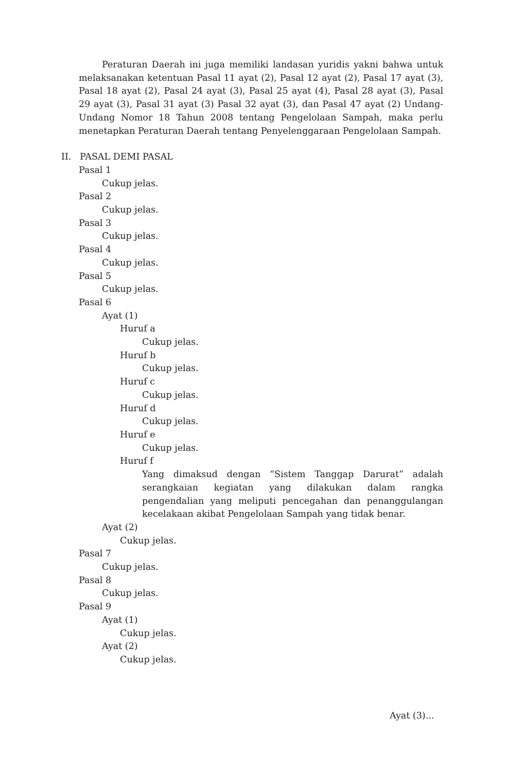Peraturan Daerah ini juga memiliki landasan yuridis yakni bahwa untuk melaksanakan ketentuan Pasal 11 ayat (2), Pasal 12 ayat (2), Pasal 17 ayat (3), Pasal 18 ayat (2), Pasal 24 ayat (3), Pasal 25 ayat (4), Pasal 28 ayat (3), Pasal 29 ayat (3), Pasal 31 ayat (3) Pasal 32 ayat (3), dan Pasal 47 ayat (2) Undang-Undang Nomor 18 Tahun 2008 tentang Pengelolaan Sampah, maka perlu menetapkan Peraturan Daerah tentang Penyelenggaraan Pengelolaan Sampah.
II. PASAL DEMI PASAL
Pasal 1
Cukup jelas.
Pasal 2
Cukup jelas.
Pasal 3
Cukup jelas.
Pasal 4
Cukup jelas.
Pasal 5
Cukup jelas.
Pasal 6
Ayat (1)
Huruf a
Cukup jelas.
Huruf b
Cukup jelas.
Huruf c
Cukup jelas.
Huruf d
Cukup jelas.
Huruf e
Cukup jelas.
Huruf f
Yang dimaksud dengan “Sistem Tanggap Darurat” adalah serangkaian kegiatan yang dilakukan dalam rangka pengendalian yang meliputi pencegahan dan penanggulangan kecelakaan akibat Pengelolaan Sampah yang tidak benar.
Ayat (2)
Cukup jelas.
Pasal 7
Cukup jelas.
Pasal 8
Cukup jelas.
Pasal 9
Ayat (1)
Cukup jelas.
Ayat (2)
Cukup jelas.
Ayat (3)...